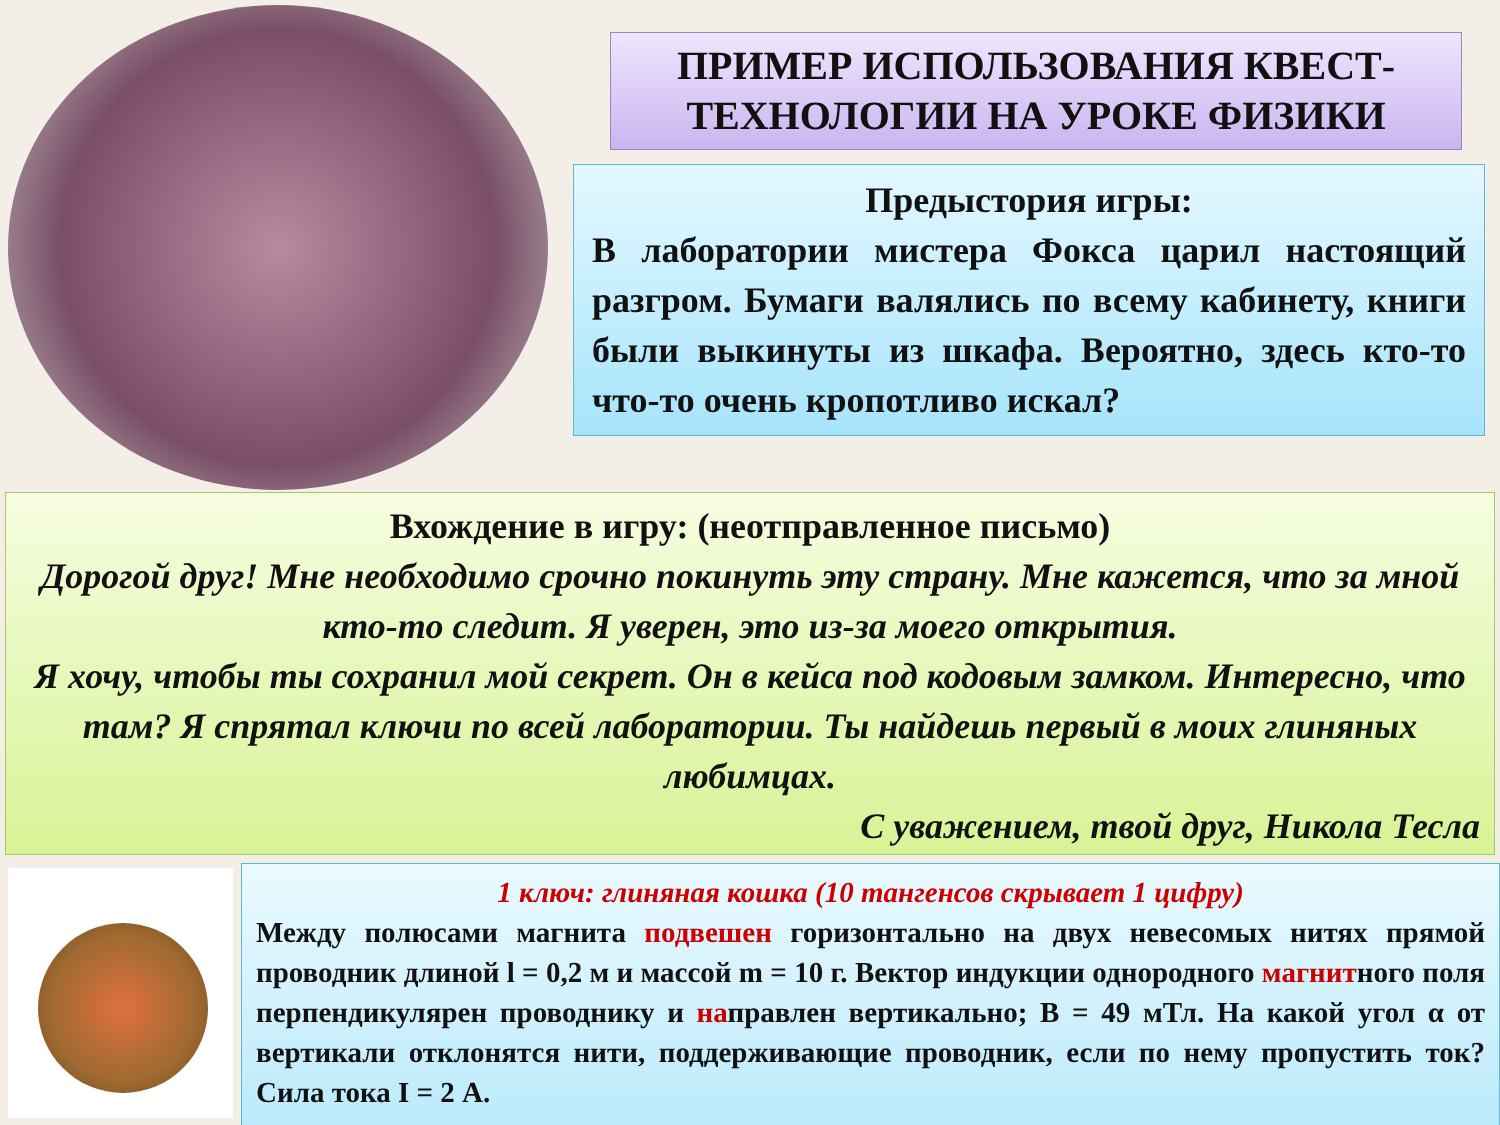ПРИМЕР ИСПОЛЬЗОВАНИЯ КВЕСТ-ТЕХНОЛОГИИ НА УРОКЕ ФИЗИКИ
Предыстория игры:
В лаборатории мистера Фокса царил настоящий разгром. Бумаги валялись по всему кабинету, книги были выкинуты из шкафа. Вероятно, здесь кто-то что-то очень кропотливо искал?
Вхождение в игру: (неотправленное письмо)
Дорогой друг! Мне необходимо срочно покинуть эту страну. Мне кажется, что за мной кто-то следит. Я уверен, это из-за моего открытия.
Я хочу, чтобы ты сохранил мой секрет. Он в кейса под кодовым замком. Интересно, что там? Я спрятал ключи по всей лаборатории. Ты найдешь первый в моих глиняных любимцах.
С уважением, твой друг, Никола Тесла
1 ключ: глиняная кошка (10 тангенсов скрывает 1 цифру)
Между полюсами магнита подвешен горизонтально на двух невесомых нитях прямой проводник длиной l = 0,2 м и массой m = 10 г. Вектор индукции однородного магнитного поля перпендикулярен проводнику и направлен вертикально; B = 49 мТл. На какой угол α от вертикали отклонятся нити, поддерживающие проводник, если по нему пропустить ток? Сила тока I = 2 А.